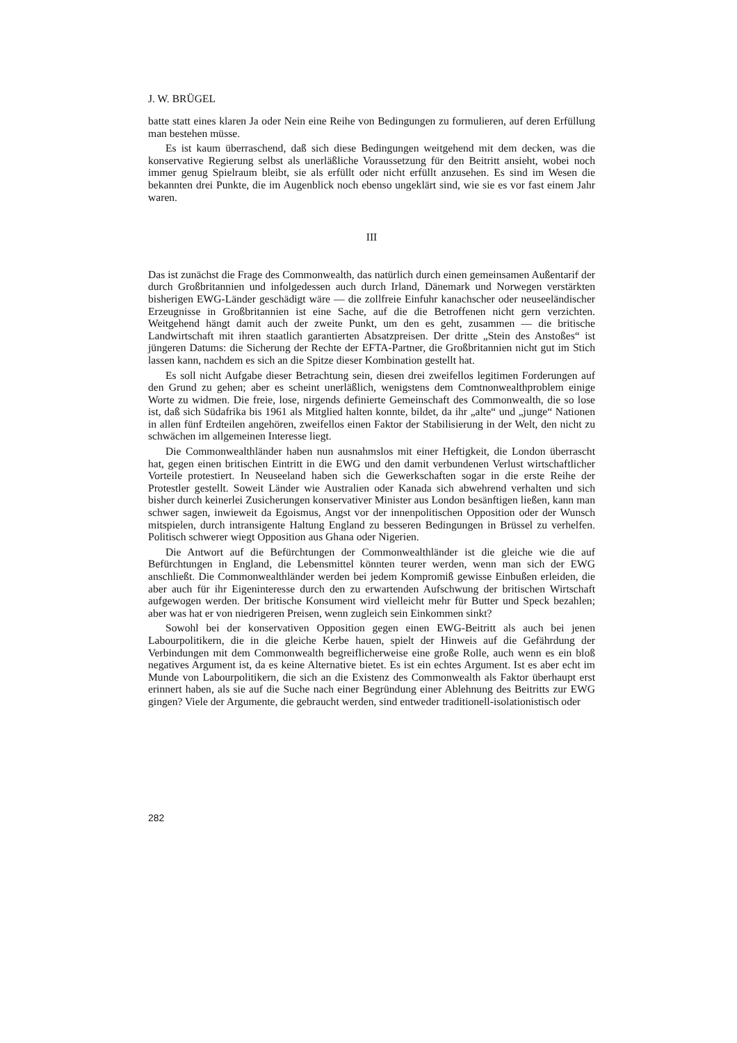J. W. BRÜGEL
batte statt eines klaren Ja oder Nein eine Reihe von Bedingungen zu formulieren, auf deren Erfüllung man bestehen müsse.
Es ist kaum überraschend, daß sich diese Bedingungen weitgehend mit dem decken, was die konservative Regierung selbst als unerläßliche Voraussetzung für den Beitritt ansieht, wobei noch immer genug Spielraum bleibt, sie als erfüllt oder nicht erfüllt anzusehen. Es sind im Wesen die bekannten drei Punkte, die im Augenblick noch ebenso ungeklärt sind, wie sie es vor fast einem Jahr waren.
III
Das ist zunächst die Frage des Commonwealth, das natürlich durch einen gemeinsamen Außentarif der durch Großbritannien und infolgedessen auch durch Irland, Dänemark und Norwegen verstärkten bisherigen EWG-Länder geschädigt wäre — die zollfreie Einfuhr kanachscher oder neuseeländischer Erzeugnisse in Großbritannien ist eine Sache, auf die die Betroffenen nicht gern verzichten. Weitgehend hängt damit auch der zweite Punkt, um den es geht, zusammen — die britische Landwirtschaft mit ihren staatlich garantierten Absatzpreisen. Der dritte „Stein des Anstoßes“ ist jüngeren Datums: die Sicherung der Rechte der EFTA-Partner, die Großbritannien nicht gut im Stich lassen kann, nachdem es sich an die Spitze dieser Kombination gestellt hat.
Es soll nicht Aufgabe dieser Betrachtung sein, diesen drei zweifellos legitimen Forderungen auf den Grund zu gehen; aber es scheint unerläßlich, wenigstens dem Comtnonwealthproblem einige Worte zu widmen. Die freie, lose, nirgends definierte Gemeinschaft des Commonwealth, die so lose ist, daß sich Südafrika bis 1961 als Mitglied halten konnte, bildet, da ihr „alte“ und „junge“ Nationen in allen fünf Erdteilen angehören, zweifellos einen Faktor der Stabilisierung in der Welt, den nicht zu schwächen im allgemeinen Interesse liegt.
Die Commonwealthländer haben nun ausnahmslos mit einer Heftigkeit, die London überrascht hat, gegen einen britischen Eintritt in die EWG und den damit verbundenen Verlust wirtschaftlicher Vorteile protestiert. In Neuseeland haben sich die Gewerkschaften sogar in die erste Reihe der Protestler gestellt. Soweit Länder wie Australien oder Kanada sich abwehrend verhalten und sich bisher durch keinerlei Zusicherungen konservativer Minister aus London besänftigen ließen, kann man schwer sagen, inwieweit da Egoismus, Angst vor der innenpolitischen Opposition oder der Wunsch mitspielen, durch intransigente Haltung England zu besseren Bedingungen in Brüssel zu verhelfen. Politisch schwerer wiegt Opposition aus Ghana oder Nigerien.
Die Antwort auf die Befürchtungen der Commonwealthländer ist die gleiche wie die auf Befürchtungen in England, die Lebensmittel könnten teurer werden, wenn man sich der EWG anschließt. Die Commonwealthländer werden bei jedem Kompromiß gewisse Einbußen erleiden, die aber auch für ihr Eigeninteresse durch den zu erwartenden Aufschwung der britischen Wirtschaft aufgewogen werden. Der britische Konsument wird vielleicht mehr für Butter und Speck bezahlen; aber was hat er von niedrigeren Preisen, wenn zugleich sein Einkommen sinkt?
Sowohl bei der konservativen Opposition gegen einen EWG-Beitritt als auch bei jenen Labourpolitikern, die in die gleiche Kerbe hauen, spielt der Hinweis auf die Gefährdung der Verbindungen mit dem Commonwealth begreiflicherweise eine große Rolle, auch wenn es ein bloß negatives Argument ist, da es keine Alternative bietet. Es ist ein echtes Argument. Ist es aber echt im Munde von Labourpolitikern, die sich an die Existenz des Commonwealth als Faktor überhaupt erst erinnert haben, als sie auf die Suche nach einer Begründung einer Ablehnung des Beitritts zur EWG gingen? Viele der Argumente, die gebraucht werden, sind entweder traditionell-isolationistisch oder
282